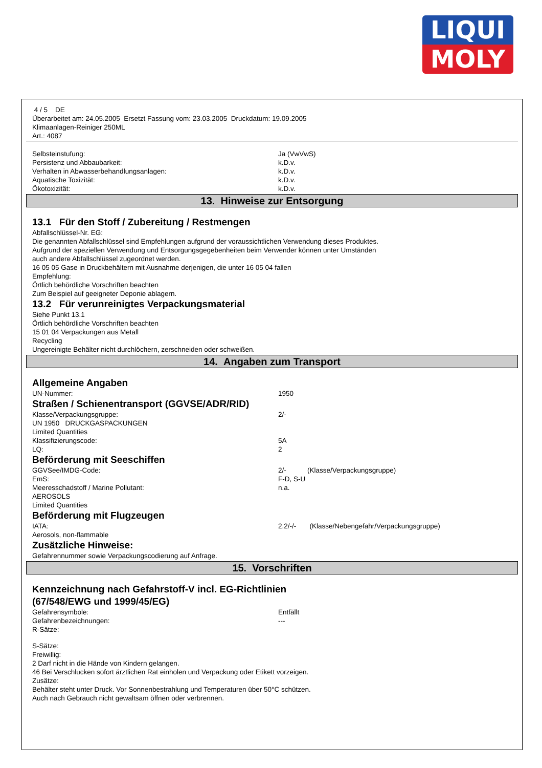LIQUI
MOLY
4 / 5 DE
Überarbeitet am: 24.05.2005 Ersetzt Fassung vom: 23.03.2005 Druckdatum: 19.09.2005
Klimaanlagen-Reiniger 250ML
Art.: 4087
Selbsteinstufung: Ja (VwVwS)
Persistenz und Abbaubarkeit: k.D.v.
Verhalten in Abwasserbehandlungsanlagen: k.D.v.
Aquatische Toxizität: k.D.v.
Ökotoxizität: k.D.v.
13. Hinweise zur Entsorgung
13.1 Für den Stoff / Zubereitung / Restmengen
Abfallschlüssel-Nr. EG:
Die genannten Abfallschlüssel sind Empfehlungen aufgrund der voraussichtlichen Verwendung dieses Produktes.
Aufgrund der speziellen Verwendung und Entsorgungsgegebenheiten beim Verwender können unter Umständen
auch andere Abfallschlüssel zugeordnet werden.
16 05 05 Gase in Druckbehältern mit Ausnahme derjenigen, die unter 16 05 04 fallen
Empfehlung:
Örtlich behördliche Vorschriften beachten
Zum Beispiel auf geeigneter Deponie ablagern.
13.2 Für verunreinigtes Verpackungsmaterial
Siehe Punkt 13.1
Örtlich behördliche Vorschriften beachten
15 01 04 Verpackungen aus Metall
Recycling
Ungereinigte Behälter nicht durchlöchern, zerschneiden oder schweißen.
14. Angaben zum Transport
Allgemeine Angaben
UN-Nummer: 1950
Straßen / Schienentransport (GGVSE/ADR/RID)
Klasse/Verpackungsgruppe: 2/-
UN 1950 DRUCKGASPACKUNGEN
Limited Quantities
Klassifizierungscode: 5A
LQ: 2
Beförderung mit Seeschiffen
GGVSee/IMDG-Code: 2/- (Klasse/Verpackungsgruppe)
EmS: F-D, S-U
Meeresschadstoff / Marine Pollutant: n.a.
AEROSOLS
Limited Quantities
Beförderung mit Flugzeugen
IATA: 2.2/-/- (Klasse/Nebengefahr/Verpackungsgruppe)
Aerosols, non-flammable
Zusätzliche Hinweise:
Gefahrennummer sowie Verpackungscodierung auf Anfrage.
15. Vorschriften
Kennzeichnung nach Gefahrstoff-V incl. EG-Richtlinien
(67/548/EWG und 1999/45/EG)
Gefahrensymbole: Entfällt
Gefahrenbezeichnungen: ---
R-Sätze:
S-Sätze:
Freiwillig:
2 Darf nicht in die Hände von Kindern gelangen.
46 Bei Verschlucken sofort ärztlichen Rat einholen und Verpackung oder Etikett vorzeigen.
Zusätze:
Behälter steht unter Druck. Vor Sonnenbestrahlung und Temperaturen über 50°C schützen.
Auch nach Gebrauch nicht gewaltsam öffnen oder verbrennen.